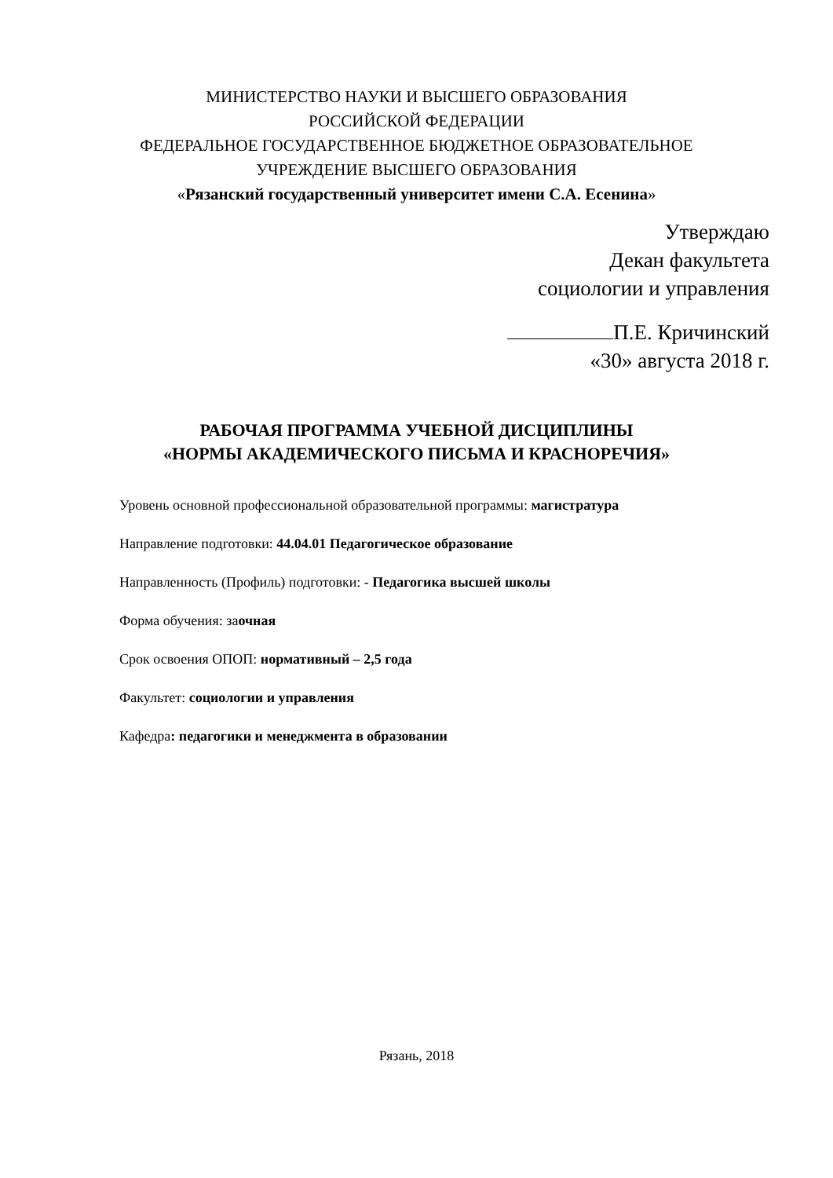МИНИСТЕРСТВО НАУКИ И ВЫСШЕГО ОБРАЗОВАНИЯ
РОССИЙСКОЙ ФЕДЕРАЦИИ
ФЕДЕРАЛЬНОЕ ГОСУДАРСТВЕННОЕ БЮДЖЕТНОЕ ОБРАЗОВАТЕЛЬНОЕ
УЧРЕЖДЕНИЕ ВЫСШЕГО ОБРАЗОВАНИЯ
«Рязанский государственный университет имени С.А. Есенина»
Утверждаю
Декан факультета
социологии и управления
П.Е. Кричинский
«30» августа 2018 г.
РАБОЧАЯ ПРОГРАММА УЧЕБНОЙ ДИСЦИПЛИНЫ
«НОРМЫ АКАДЕМИЧЕСКОГО ПИСЬМА И КРАСНОРЕЧИЯ»
Уровень основной профессиональной образовательной программы: магистратура
Направление подготовки: 44.04.01 Педагогическое образование
Направленность (Профиль) подготовки: - Педагогика высшей школы
Форма обучения: заочная
Срок освоения ОПОП: нормативный – 2,5 года
Факультет: социологии и управления
Кафедра: педагогики и менеджмента в образовании
Рязань, 2018